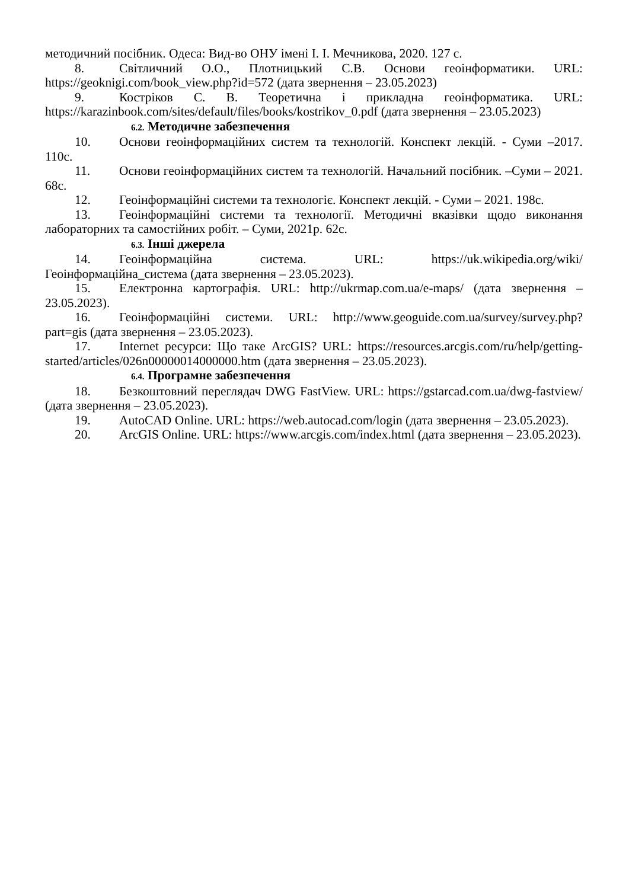методичний посібник. Одеса: Вид-во ОНУ імені І. І. Мечникова, 2020. 127 с.
8. Світличний О.О., Плотницький С.В. Основи геоінформатики. URL: https://geoknigi.com/book_view.php?id=572 (дата звернення – 23.05.2023)
9. Костріков С. В. Теоретична і прикладна геоінформатика. URL: https://karazinbook.com/sites/default/files/books/kostrikov_0.pdf (дата звернення – 23.05.2023)
6.2. Методичне забезпечення
10. Основи геоінформаційних систем та технологій. Конспект лекцій. - Суми –2017. 110с.
11. Основи геоінформаційних систем та технологій. Начальний посібник. –Суми – 2021. 68с.
12. Геоінформаційні системи та технологіє. Конспект лекцій. - Суми – 2021. 198с.
13. Геоінформаційні системи та технології. Методичні вказівки щодо виконання лабораторних та самостійних робіт. – Суми, 2021р. 62с.
6.3. Інші джерела
14. Геоінформаційна система. URL: https://uk.wikipedia.org/wiki/Геоінформаційна_система (дата звернення – 23.05.2023).
15. Електронна картографія. URL: http://ukrmap.com.ua/e-maps/ (дата звернення – 23.05.2023).
16. Геоінформаційні системи. URL: http://www.geoguide.com.ua/survey/survey.php?part=gis (дата звернення – 23.05.2023).
17. Internet ресурси: Що таке ArcGIS? URL: https://resources.arcgis.com/ru/help/getting-started/articles/026n00000014000000.htm (дата звернення – 23.05.2023).
6.4. Програмне забезпечення
18. Безкоштовний переглядач DWG FastView. URL: https://gstarcad.com.ua/dwg-fastview/ (дата звернення – 23.05.2023).
19. AutoCAD Online. URL: https://web.autocad.com/login (дата звернення – 23.05.2023).
20. ArcGIS Online. URL: https://www.arcgis.com/index.html (дата звернення – 23.05.2023).